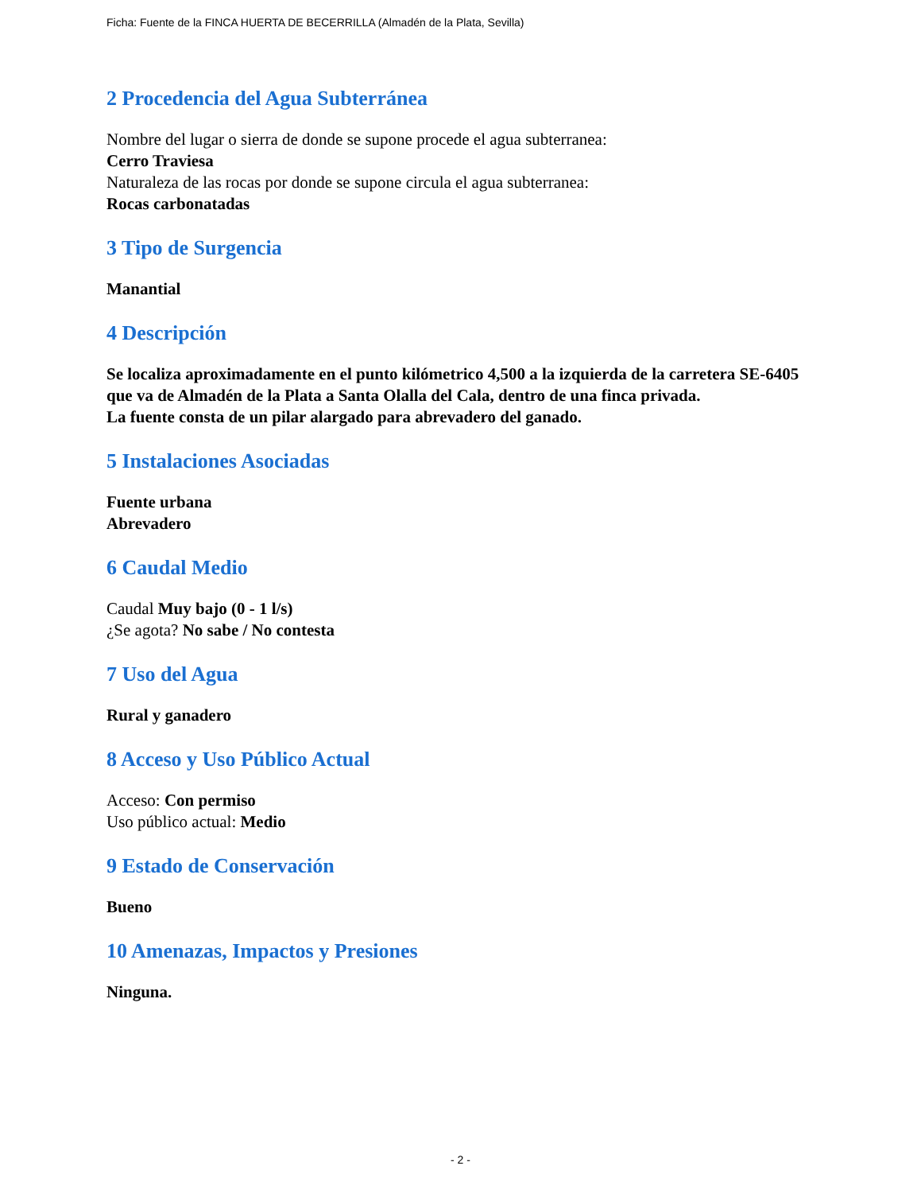Ficha: Fuente de la FINCA HUERTA DE BECERRILLA (Almadén de la Plata, Sevilla)
2 Procedencia del Agua Subterránea
Nombre del lugar o sierra de donde se supone procede el agua subterranea:
Cerro Traviesa
Naturaleza de las rocas por donde se supone circula el agua subterranea:
Rocas carbonatadas
3 Tipo de Surgencia
Manantial
4 Descripción
Se localiza aproximadamente en el punto kilómetrico 4,500 a la izquierda de la carretera SE-6405 que va de Almadén de la Plata a Santa Olalla del Cala, dentro de una finca privada.
La fuente consta de un pilar alargado para abrevadero del ganado.
5 Instalaciones Asociadas
Fuente urbana
Abrevadero
6 Caudal Medio
Caudal Muy bajo (0 - 1 l/s)
¿Se agota? No sabe / No contesta
7 Uso del Agua
Rural y ganadero
8 Acceso y Uso Público Actual
Acceso: Con permiso
Uso público actual: Medio
9 Estado de Conservación
Bueno
10 Amenazas, Impactos y Presiones
Ninguna.
- 2 -